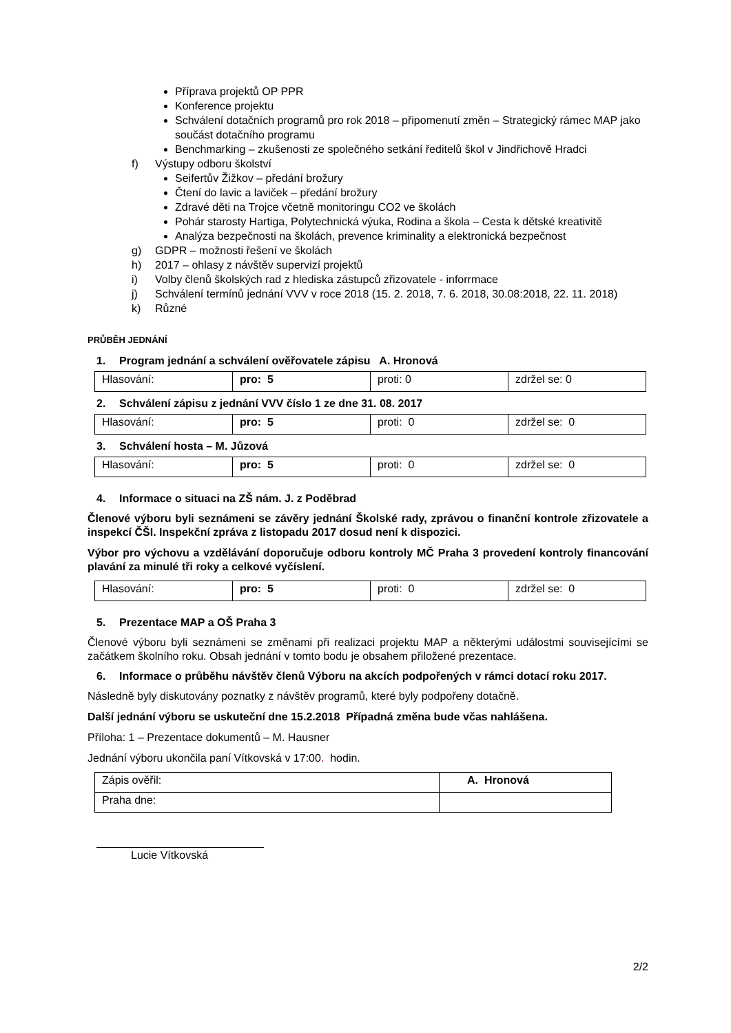Příprava projektů OP PPR
Konference projektu
Schválení dotačních programů pro rok 2018 – připomenutí změn – Strategický rámec MAP jako součást dotačního programu
Benchmarking – zkušenosti ze společného setkání ředitelů škol v Jindřichově Hradci
f) Výstupy odboru školství
Seifertův Žižkov – předání brožury
Čtení do lavic a laviček – předání brožury
Zdravé děti na Trojce včetně monitoringu CO2 ve školách
Pohár starosty Hartiga, Polytechnická výuka, Rodina a škola – Cesta k dětské kreativitě
Analýza bezpečnosti na školách, prevence kriminality a elektronická bezpečnost
g) GDPR – možnosti řešení ve školách
h) 2017 – ohlasy z návštěv supervizí projektů
i) Volby členů školských rad z hlediska zástupců zřizovatele - inforrmace
j) Schválení termínů jednání VVV v roce 2018 (15. 2. 2018, 7. 6. 2018, 30.08:2018, 22. 11. 2018)
k) Různé
PRŮBĚH JEDNÁNÍ
1. Program jednání a schválení ověřovatele zápisu A. Hronová
| Hlasování: | pro: 5 | proti: 0 | zdržel se: 0 |
2. Schválení zápisu z jednání VVV číslo 1 ze dne 31. 08. 2017
| Hlasování: | pro: 5 | proti: 0 | zdržel se: 0 |
3. Schválení hosta – M. Jůzová
| Hlasování: | pro: 5 | proti: 0 | zdržel se: 0 |
4. Informace o situaci na ZŠ nám. J. z Poděbrad
Členové výboru byli seznámeni se závěry jednání Školské rady, zprávou o finanční kontrole zřizovatele a inspekcí ČŠI. Inspekční zpráva z listopadu 2017 dosud není k dispozici.
Výbor pro výchovu a vzdělávání doporučuje odboru kontroly MČ Praha 3 provedení kontroly financování plavání za minulé tři roky a celkové vyčíslení.
| Hlasování: | pro: 5 | proti: 0 | zdržel se: 0 |
5. Prezentace MAP a OŠ Praha 3
Členové výboru byli seznámeni se změnami při realizaci projektu MAP a některými událostmi souvisejícími se začátkem školního roku. Obsah jednání v tomto bodu je obsahem přiložené prezentace.
6. Informace o průběhu návštěv členů Výboru na akcích podpořených v rámci dotací roku 2017.
Následně byly diskutovány poznatky z návštěv programů, které byly podpořeny dotačně.
Další jednání výboru se uskuteční dne 15.2.2018 Případná změna bude včas nahlášena.
Příloha: 1 – Prezentace dokumentů – M. Hausner
Jednání výboru ukončila paní Vítkovská v 17:00. hodin.
| Zápis ověřil: | A. Hronová |
| Praha dne: | |
Lucie Vítkovská
2/2